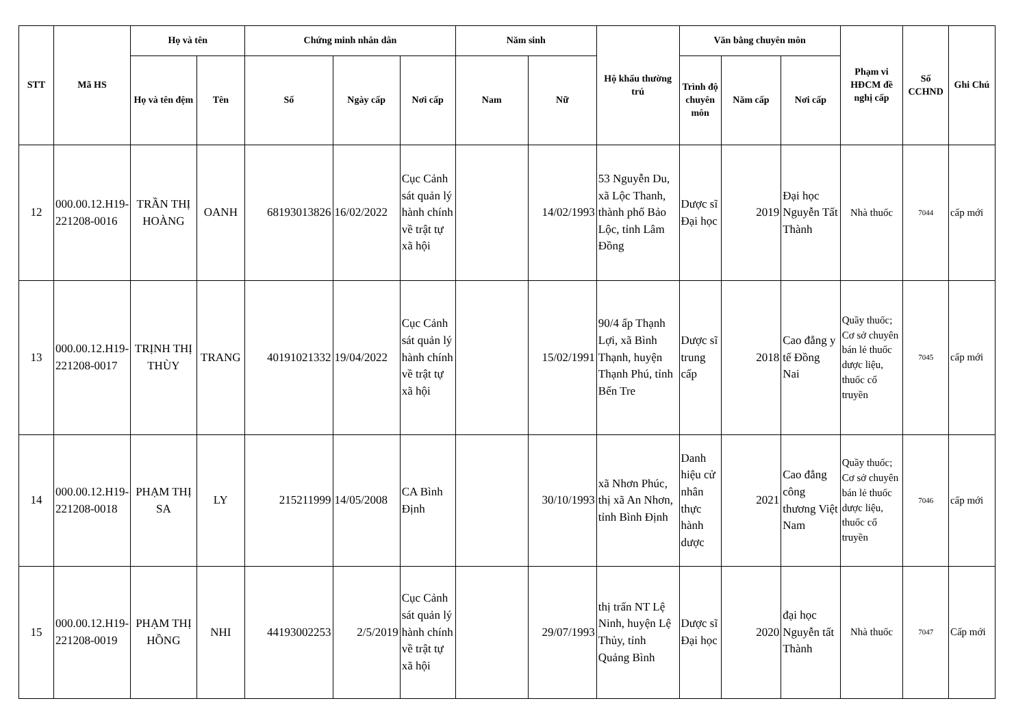| STT | Mã HS | Họ và tên | | Chứng minh nhân dân | | | Năm sinh | | Hộ khẩu thường trú | Văn bằng chuyên môn | | | Phạm vi HĐCM đề nghị cấp | Số CCHND | Ghi Chú |
| --- | --- | --- | --- | --- | --- | --- | --- | --- | --- | --- | --- | --- | --- | --- | --- |
| | | Họ và tên đệm | Tên | Số | Ngày cấp | Nơi cấp | Nam | Nữ | | Trình độ chuyên môn | Năm cấp | Nơi cấp | | | |
| 12 | 000.00.12.H19-221208-0016 | TRẦN THỊ HOÀNG | OANH | 68193013826 | 16/02/2022 | Cục Cảnh sát quản lý hành chính về trật tự xã hội | | 14/02/1993 | 53 Nguyễn Du, xã Lộc Thanh, thành phố Bảo Lộc, tỉnh Lâm Đồng | Dược sĩ Đại học | 2019 | Đại học Nguyễn Tất Thành | Nhà thuốc | 7044 | cấp mới |
| 13 | 000.00.12.H19-221208-0017 | TRỊNH THỊ THÙY | TRANG | 40191021332 | 19/04/2022 | Cục Cảnh sát quản lý hành chính về trật tự xã hội | | 15/02/1991 | 90/4 ấp Thạnh Lợi, xã Bình Thạnh, huyện Thạnh Phú, tỉnh Bến Tre | Dược sĩ trung cấp | 2018 | Cao đẳng y tế Đồng Nai | Quầy thuốc; Cơ sở chuyên bán lẻ thuốc dược liệu, thuốc cổ truyền | 7045 | cấp mới |
| 14 | 000.00.12.H19-221208-0018 | PHẠM THỊ SA | LY | 215211999 | 14/05/2008 | CA Bình Định | | 30/10/1993 | xã Nhơn Phúc, thị xã An Nhơn, tỉnh Bình Định | Danh hiệu cử nhân thực hành dược | 2021 | Cao đẳng công thương Việt Nam | Quầy thuốc; Cơ sở chuyên bán lẻ thuốc dược liệu, thuốc cổ truyền | 7046 | cấp mới |
| 15 | 000.00.12.H19-221208-0019 | PHẠM THỊ HỒNG | NHI | 44193002253 | 2/5/2019 | Cục Cảnh sát quản lý hành chính về trật tự xã hội | | 29/07/1993 | thị trấn NT Lệ Ninh, huyện Lệ Thủy, tỉnh Quảng Bình | Dược sĩ Đại học | 2020 | đại học Nguyễn tất Thành | Nhà thuốc | 7047 | Cấp mới |